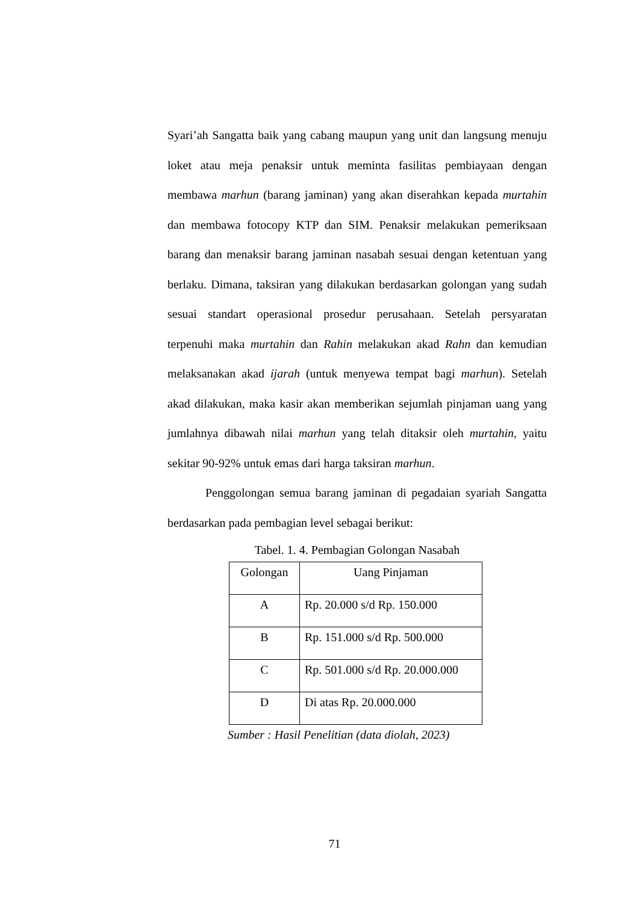Syari’ah Sangatta baik yang cabang maupun yang unit dan langsung menuju loket atau meja penaksir untuk meminta fasilitas pembiayaan dengan membawa marhun (barang jaminan) yang akan diserahkan kepada murtahin dan membawa fotocopy KTP dan SIM. Penaksir melakukan pemeriksaan barang dan menaksir barang jaminan nasabah sesuai dengan ketentuan yang berlaku. Dimana, taksiran yang dilakukan berdasarkan golongan yang sudah sesuai standart operasional prosedur perusahaan. Setelah persyaratan terpenuhi maka murtahin dan Rahin melakukan akad Rahn dan kemudian melaksanakan akad ijarah (untuk menyewa tempat bagi marhun). Setelah akad dilakukan, maka kasir akan memberikan sejumlah pinjaman uang yang jumlahnya dibawah nilai marhun yang telah ditaksir oleh murtahin, yaitu sekitar 90-92% untuk emas dari harga taksiran marhun.
Penggolongan semua barang jaminan di pegadaian syariah Sangatta berdasarkan pada pembagian level sebagai berikut:
Tabel. 1. 4. Pembagian Golongan Nasabah
| Golongan | Uang Pinjaman |
| A | Rp. 20.000 s/d Rp. 150.000 |
| B | Rp. 151.000 s/d Rp. 500.000 |
| C | Rp. 501.000 s/d Rp. 20.000.000 |
| D | Di atas Rp. 20.000.000 |
Sumber : Hasil Penelitian (data diolah, 2023)
71